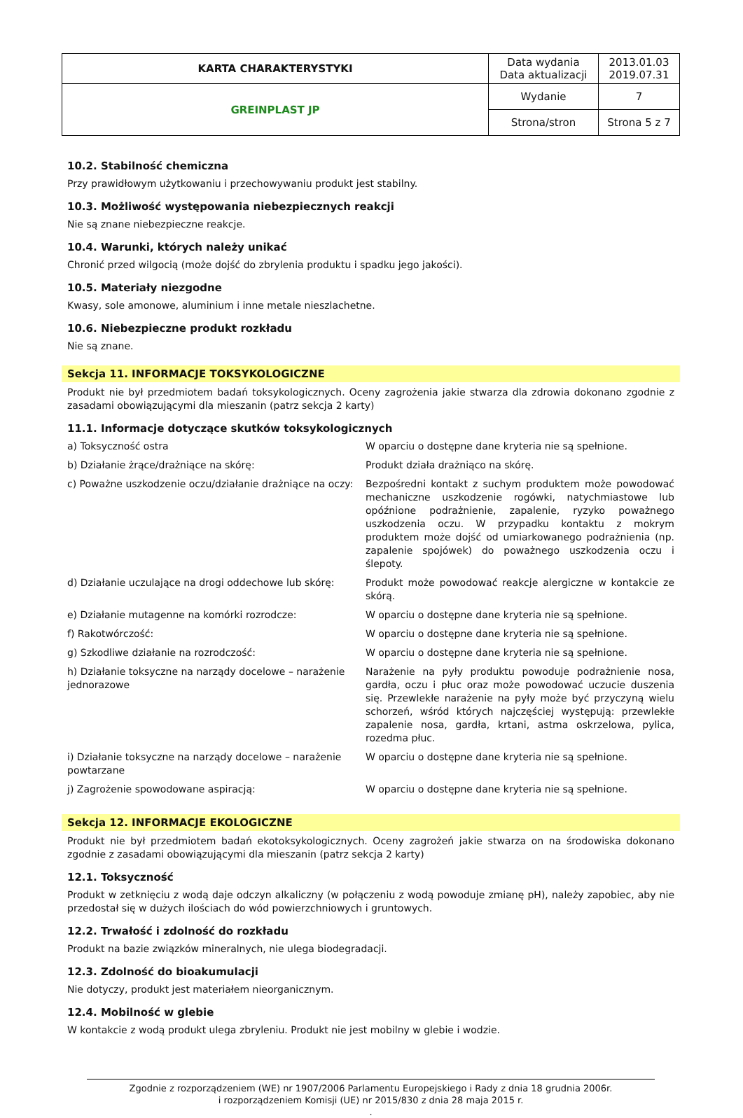| KARTA CHARAKTERYSTYKI | Data wydania Data aktualizacji | 2013.01.03 2019.07.31 |
| GREINPLAST JP | Wydanie | 7 |
| | Strona/stron | Strona 5 z 7 |
10.2. Stabilność chemiczna
Przy prawidłowym użytkowaniu i przechowywaniu produkt jest stabilny.
10.3. Możliwość występowania niebezpiecznych reakcji
Nie są znane niebezpieczne reakcje.
10.4. Warunki, których należy unikać
Chronić przed wilgocią (może dojść do zbrylenia produktu i spadku jego jakości).
10.5. Materiały niezgodne
Kwasy, sole amonowe, aluminium i inne metale nieszlachetne.
10.6. Niebezpieczne produkt rozkładu
Nie są znane.
Sekcja 11. INFORMACJE TOKSYKOLOGICZNE
Produkt nie był przedmiotem badań toksykologicznych. Oceny zagrożenia jakie stwarza dla zdrowia dokonano zgodnie z zasadami obowiązującymi dla mieszanin (patrz sekcja 2 karty)
11.1. Informacje dotyczące skutków toksykologicznych
| a) Toksyczność ostra | W oparciu o dostępne dane kryteria nie są spełnione. |
| b) Działanie żrące/drażniące na skórę: | Produkt działa drażniąco na skórę. |
| c) Poważne uszkodzenie oczu/działanie drażniące na oczy: | Bezpośredni kontakt z suchym produktem może powodować mechaniczne uszkodzenie rogówki, natychmiastowe lub opóźnione podrażnienie, zapalenie, ryzyko poważnego uszkodzenia oczu. W przypadku kontaktu z mokrym produktem może dojść od umiarkowanego podrażnienia (np. zapalenie spojówek) do poważnego uszkodzenia oczu i ślepoty. |
| d) Działanie uczulające na drogi oddechowe lub skórę: | Produkt może powodować reakcje alergiczne w kontakcie ze skórą. |
| e) Działanie mutagenne na komórki rozrodcze: | W oparciu o dostępne dane kryteria nie są spełnione. |
| f) Rakotwórczość: | W oparciu o dostępne dane kryteria nie są spełnione. |
| g) Szkodliwe działanie na rozrodczość: | W oparciu o dostępne dane kryteria nie są spełnione. |
| h) Działanie toksyczne na narządy docelowe – narażenie jednorazowe | Narażenie na pyły produktu powoduje podrażnienie nosa, gardła, oczu i płuc oraz może powodować uczucie duszenia się. Przewlekłe narażenie na pyły może być przyczyną wielu schorzeń, wśród których najczęściej występują: przewlekłe zapalenie nosa, gardła, krtani, astma oskrzelowa, pylica, rozedma płuc. |
| i) Działanie toksyczne na narządy docelowe – narażenie powtarzane | W oparciu o dostępne dane kryteria nie są spełnione. |
| j) Zagrożenie spowodowane aspiracją: | W oparciu o dostępne dane kryteria nie są spełnione. |
Sekcja 12. INFORMACJE EKOLOGICZNE
Produkt nie był przedmiotem badań ekotoksykologicznych. Oceny zagrożeń jakie stwarza on na środowiska dokonano zgodnie z zasadami obowiązującymi dla mieszanin (patrz sekcja 2 karty)
12.1. Toksyczność
Produkt w zetknięciu z wodą daje odczyn alkaliczny (w połączeniu z wodą powoduje zmianę pH), należy zapobiec, aby nie przedostał się w dużych ilościach do wód powierzchniowych i gruntowych.
12.2. Trwałość i zdolność do rozkładu
Produkt na bazie związków mineralnych, nie ulega biodegradacji.
12.3. Zdolność do bioakumulacji
Nie dotyczy, produkt jest materiałem nieorganicznym.
12.4. Mobilność w glebie
W kontakcie z wodą produkt ulega zbryleniu. Produkt nie jest mobilny w glebie i wodzie.
Zgodnie z rozporządzeniem (WE) nr 1907/2006 Parlamentu Europejskiego i Rady z dnia 18 grudnia 2006r.
i rozporządzeniem Komisji (UE) nr 2015/830 z dnia 28 maja 2015 r.
.